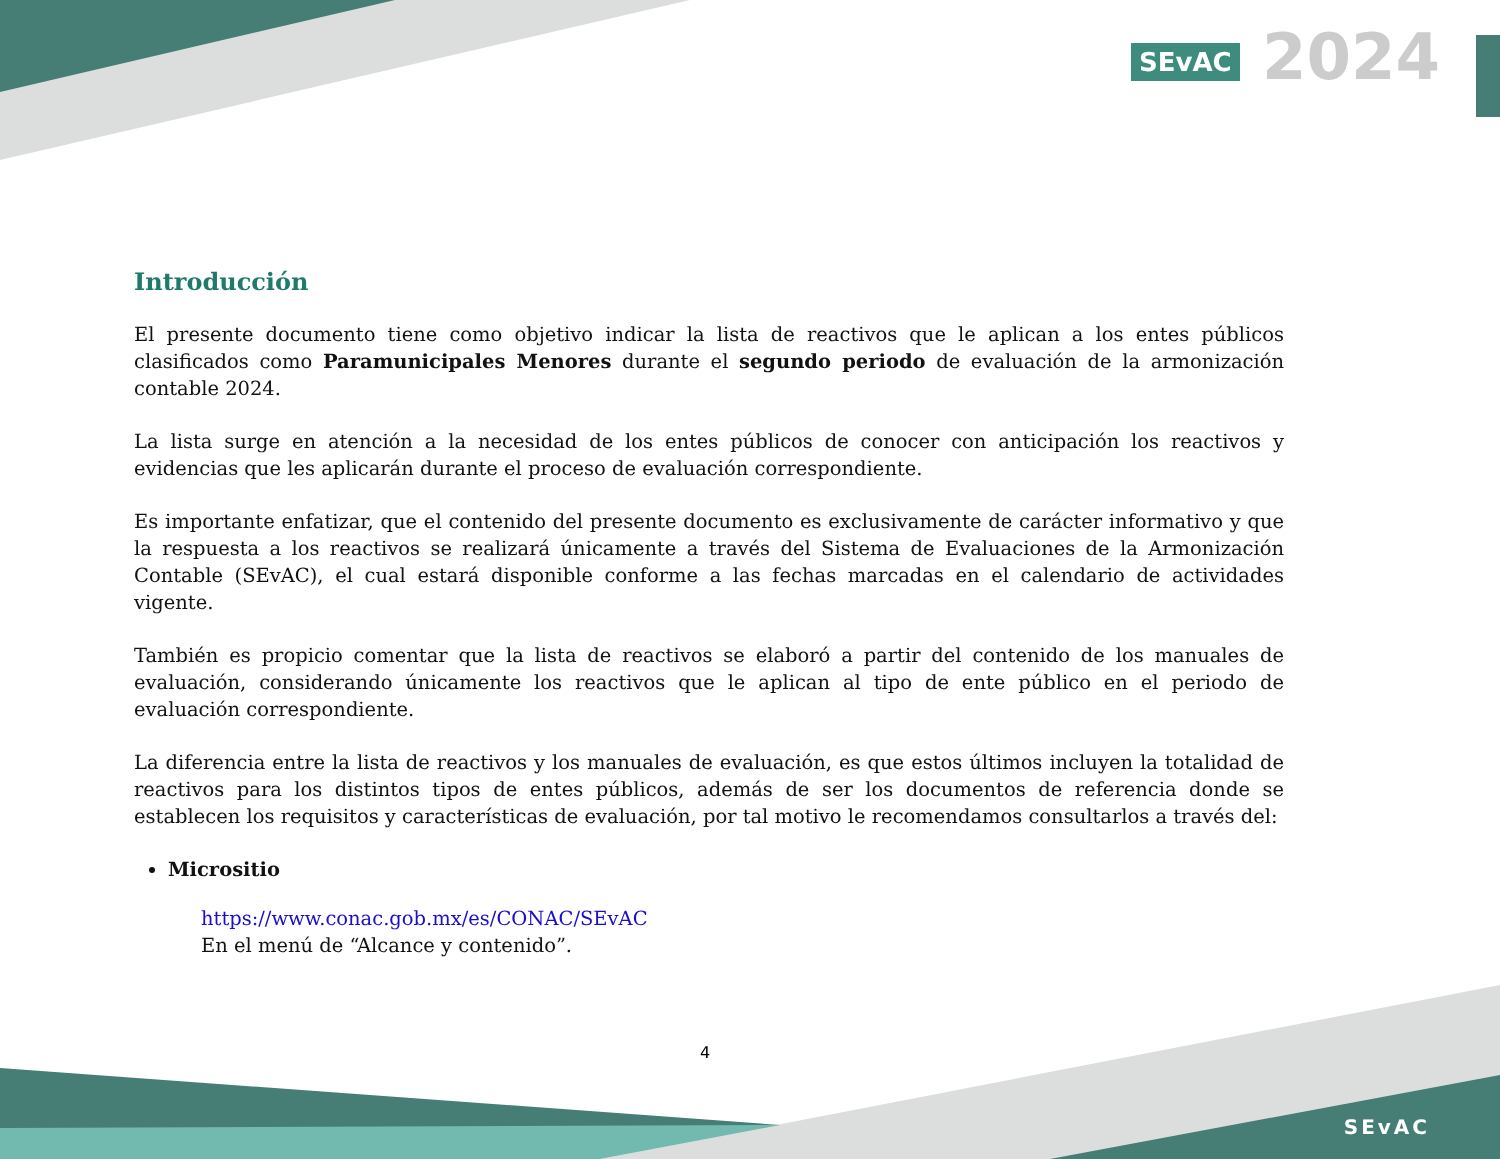SEvAC 2024
Introducción
El presente documento tiene como objetivo indicar la lista de reactivos que le aplican a los entes públicos clasificados como Paramunicipales Menores durante el segundo periodo de evaluación de la armonización contable 2024.
La lista surge en atención a la necesidad de los entes públicos de conocer con anticipación los reactivos y evidencias que les aplicarán durante el proceso de evaluación correspondiente.
Es importante enfatizar, que el contenido del presente documento es exclusivamente de carácter informativo y que la respuesta a los reactivos se realizará únicamente a través del Sistema de Evaluaciones de la Armonización Contable (SEvAC), el cual estará disponible conforme a las fechas marcadas en el calendario de actividades vigente.
También es propicio comentar que la lista de reactivos se elaboró a partir del contenido de los manuales de evaluación, considerando únicamente los reactivos que le aplican al tipo de ente público en el periodo de evaluación correspondiente.
La diferencia entre la lista de reactivos y los manuales de evaluación, es que estos últimos incluyen la totalidad de reactivos para los distintos tipos de entes públicos, además de ser los documentos de referencia donde se establecen los requisitos y características de evaluación, por tal motivo le recomendamos consultarlos a través del:
Micrositio
https://www.conac.gob.mx/es/CONAC/SEvAC
En el menú de “Alcance y contenido”.
4
SEvAC